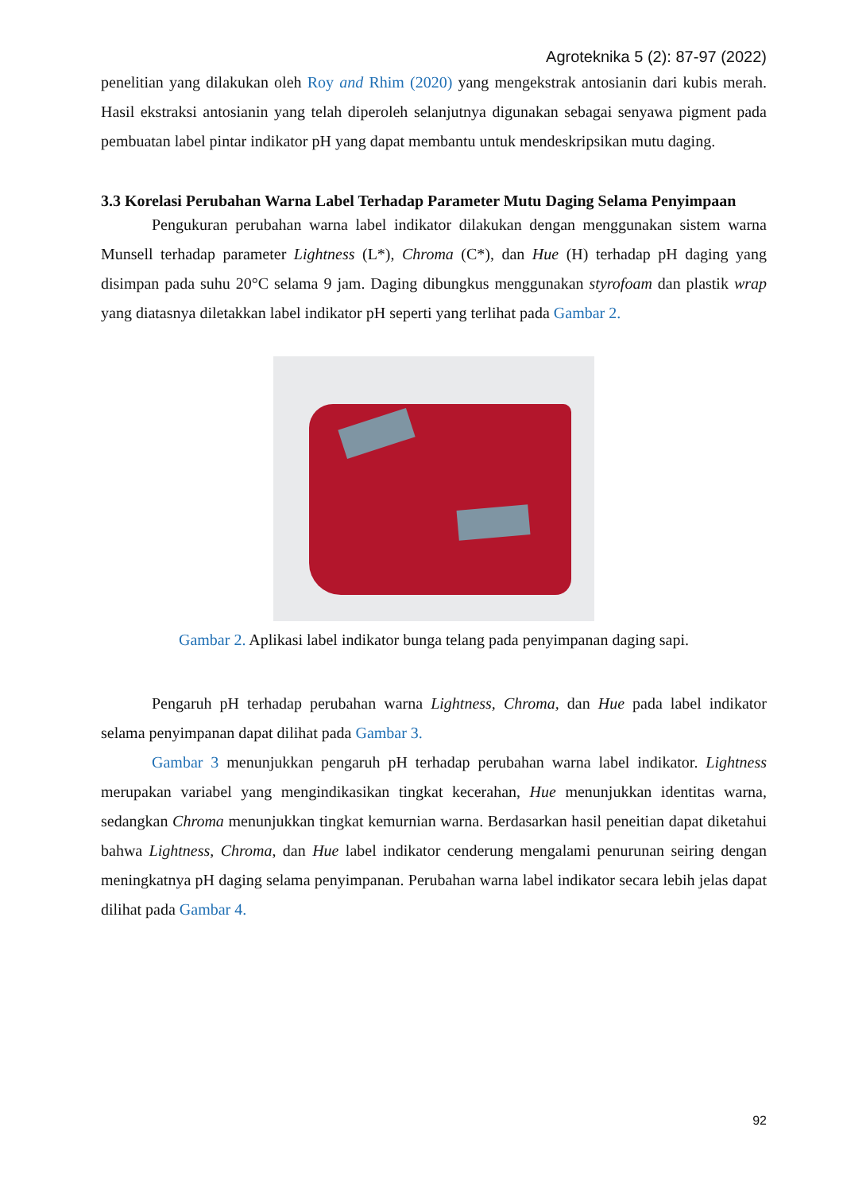Agroteknika 5 (2): 87-97 (2022)
penelitian yang dilakukan oleh Roy and Rhim (2020) yang mengekstrak antosianin dari kubis merah. Hasil ekstraksi antosianin yang telah diperoleh selanjutnya digunakan sebagai senyawa pigment pada pembuatan label pintar indikator pH yang dapat membantu untuk mendeskripsikan mutu daging.
3.3 Korelasi Perubahan Warna Label Terhadap Parameter Mutu Daging Selama Penyimpaan
Pengukuran perubahan warna label indikator dilakukan dengan menggunakan sistem warna Munsell terhadap parameter Lightness (L*), Chroma (C*), dan Hue (H) terhadap pH daging yang disimpan pada suhu 20°C selama 9 jam. Daging dibungkus menggunakan styrofoam dan plastik wrap yang diatasnya diletakkan label indikator pH seperti yang terlihat pada Gambar 2.
Gambar 2. Aplikasi label indikator bunga telang pada penyimpanan daging sapi.
Pengaruh pH terhadap perubahan warna Lightness, Chroma, dan Hue pada label indikator selama penyimpanan dapat dilihat pada Gambar 3.
Gambar 3 menunjukkan pengaruh pH terhadap perubahan warna label indikator. Lightness merupakan variabel yang mengindikasikan tingkat kecerahan, Hue menunjukkan identitas warna, sedangkan Chroma menunjukkan tingkat kemurnian warna. Berdasarkan hasil peneitian dapat diketahui bahwa Lightness, Chroma, dan Hue label indikator cenderung mengalami penurunan seiring dengan meningkatnya pH daging selama penyimpanan. Perubahan warna label indikator secara lebih jelas dapat dilihat pada Gambar 4.
92